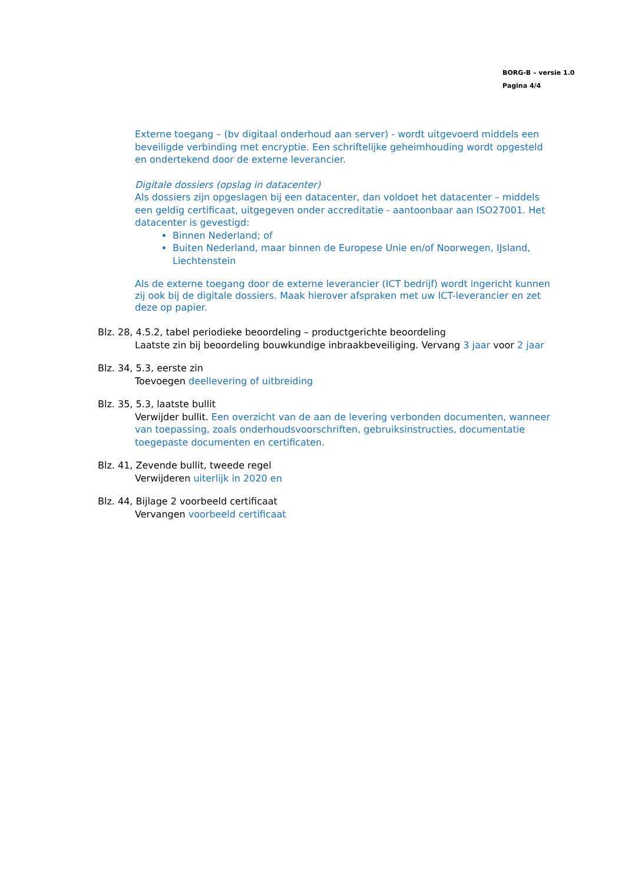BORG-B – versie 1.0
Pagina 4/4
Externe toegang – (bv digitaal onderhoud aan server) - wordt uitgevoerd middels een beveiligde verbinding met encryptie. Een schriftelijke geheimhouding wordt opgesteld en ondertekend door de externe leverancier.
Digitale dossiers (opslag in datacenter)
Als dossiers zijn opgeslagen bij een datacenter, dan voldoet het datacenter – middels een geldig certificaat, uitgegeven onder accreditatie - aantoonbaar aan ISO27001. Het datacenter is gevestigd:
Binnen Nederland; of
Buiten Nederland, maar binnen de Europese Unie en/of Noorwegen, IJsland, Liechtenstein
Als de externe toegang door de externe leverancier (ICT bedrijf) wordt ingericht kunnen zij ook bij de digitale dossiers. Maak hierover afspraken met uw ICT-leverancier en zet deze op papier.
Blz. 28, 4.5.2, tabel periodieke beoordeling – productgerichte beoordeling
Laatste zin bij beoordeling bouwkundige inbraakbeveiliging. Vervang 3 jaar voor 2 jaar
Blz. 34, 5.3, eerste zin
Toevoegen deellevering of uitbreiding
Blz. 35, 5.3, laatste bullit
Verwijder bullit. Een overzicht van de aan de levering verbonden documenten, wanneer van toepassing, zoals onderhoudsvoorschriften, gebruiksinstructies, documentatie toegepaste documenten en certificaten.
Blz. 41, Zevende bullit, tweede regel
Verwijderen uiterlijk in 2020 en
Blz. 44, Bijlage 2 voorbeeld certificaat
Vervangen voorbeeld certificaat